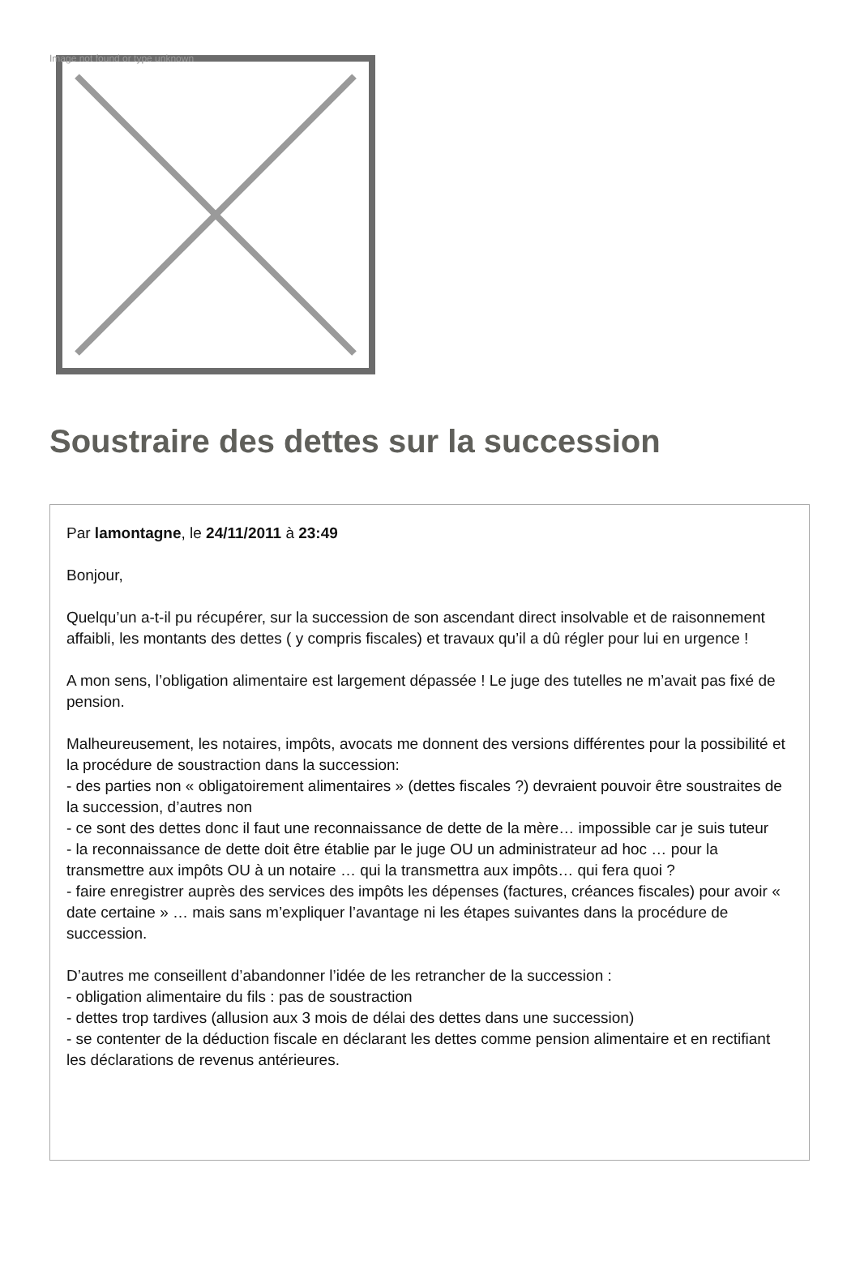Image not found or type unknown
Soustraire des dettes sur la succession
Par lamontagne, le 24/11/2011 à 23:49
Bonjour,
Quelqu’un a-t-il pu récupérer, sur la succession de son ascendant direct insolvable et de raisonnement affaibli, les montants des dettes ( y compris fiscales) et travaux qu’il a dû régler pour lui en urgence !
A mon sens, l’obligation alimentaire est largement dépassée ! Le juge des tutelles ne m’avait pas fixé de pension.
Malheureusement, les notaires, impôts, avocats me donnent des versions différentes pour la possibilité et la procédure de soustraction dans la succession:
- des parties non « obligatoirement alimentaires » (dettes fiscales ?) devraient pouvoir être soustraites de la succession, d’autres non
- ce sont des dettes donc il faut une reconnaissance de dette de la mère… impossible car je suis tuteur
- la reconnaissance de dette doit être établie par le juge OU un administrateur ad hoc … pour la transmettre aux impôts OU à un notaire … qui la transmettra aux impôts… qui fera quoi ?
- faire enregistrer auprès des services des impôts les dépenses (factures, créances fiscales) pour avoir « date certaine » … mais sans m’expliquer l’avantage ni les étapes suivantes dans la procédure de succession.
D’autres me conseillent d’abandonner l’idée de les retrancher de la succession :
- obligation alimentaire du fils : pas de soustraction
- dettes trop tardives (allusion aux 3 mois de délai des dettes dans une succession)
- se contenter de la déduction fiscale en déclarant les dettes comme pension alimentaire et en rectifiant les déclarations de revenus antérieures.